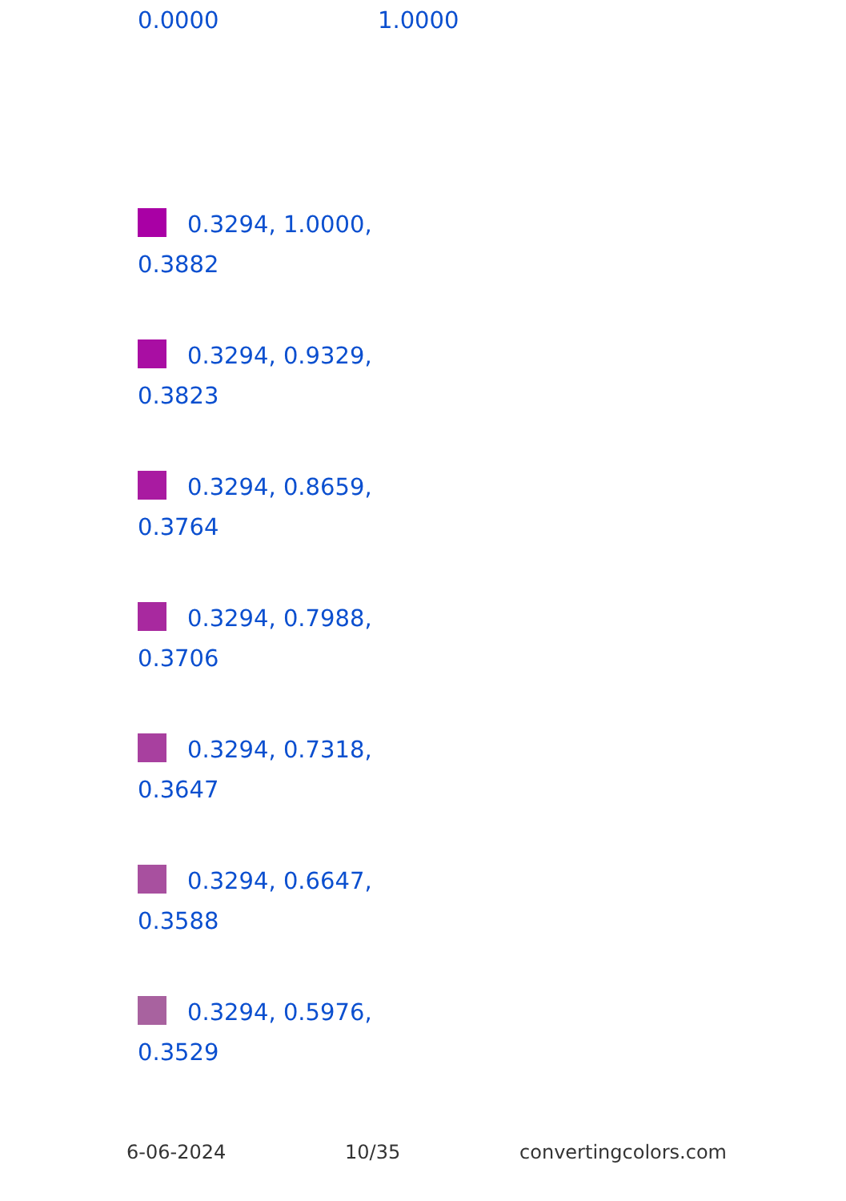0.0000 1.0000
0.3294, 1.0000, 0.3882
0.3294, 0.9329, 0.3823
0.3294, 0.8659, 0.3764
0.3294, 0.7988, 0.3706
0.3294, 0.7318, 0.3647
0.3294, 0.6647, 0.3588
0.3294, 0.5976, 0.3529
6-06-2024 10/35 convertingcolors.com